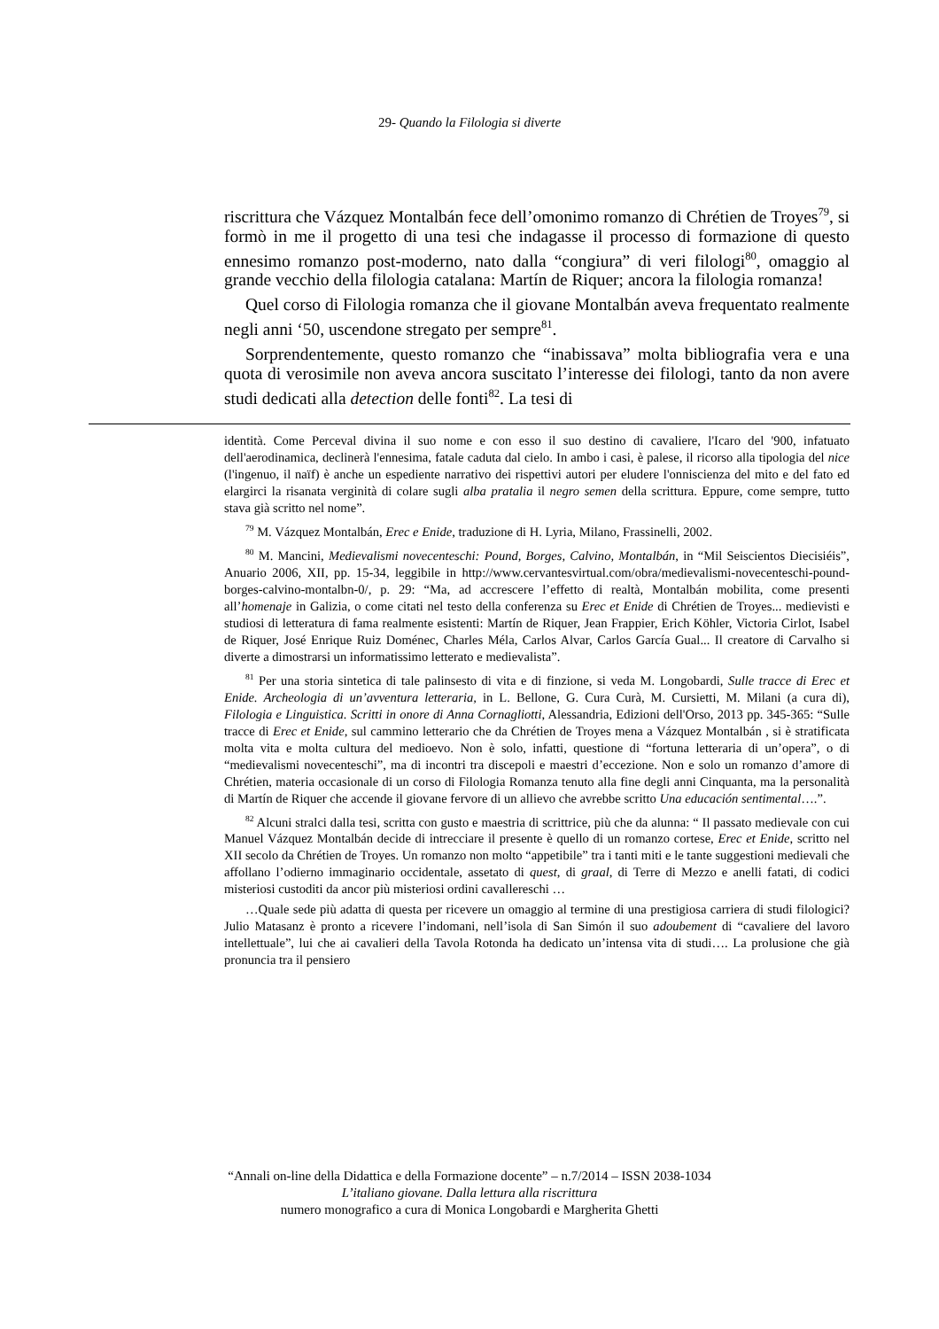29- Quando la Filologia si diverte
riscrittura che Vázquez Montalbán fece dell’omonimo romanzo di Chrétien de Troyes<sup>79</sup>, si formò in me il progetto di una tesi che indagasse il processo di formazione di questo ennesimo romanzo post-moderno, nato dalla “congiura” di veri filologi<sup>80</sup>, omaggio al grande vecchio della filologia catalana: Martín de Riquer; ancora la filologia romanza!
Quel corso di Filologia romanza che il giovane Montalbán aveva frequentato realmente negli anni ‘50, uscendone stregato per sempre<sup>81</sup>.
Sorprendentemente, questo romanzo che “inabissava” molta bibliografia vera e una quota di verosimile non aveva ancora suscitato l’interesse dei filologi, tanto da non avere studi dedicati alla detection delle fonti<sup>82</sup>. La tesi di
identità. Come Perceval divina il suo nome e con esso il suo destino di cavaliere, l'Icaro del '900, infatuato dell'aerodinamica, declinerà l'ennesima, fatale caduta dal cielo. In ambo i casi, è palese, il ricorso alla tipologia del nice (l'ingenuo, il naïf) è anche un espediente narrativo dei rispettivi autori per eludere l'onniscienza del mito e del fato ed elargirci la risanata verginità di colare sugli alba pratalia il negro semen della scrittura. Eppure, come sempre, tutto stava già scritto nel nome”.
<sup>79</sup> M. Vázquez Montalbán, Erec e Enide, traduzione di H. Lyria, Milano, Frassinelli, 2002.
<sup>80</sup> M. Mancini, Medievalismi novecenteschi: Pound, Borges, Calvino, Montalbán, in “Mil Seiscientos Diecisiéis”, Anuario 2006, XII, pp. 15-34, leggibile in http://www.cervantesvirtual.com/obra/medievalismi-novecenteschi-pound-borges-calvino-montalbn-0/, p. 29: “Ma, ad accrescere l’effetto di realtà, Montalbán mobilita, come presenti all’homenaje in Galizia, o come citati nel testo della conferenza su Erec et Enide di Chrétien de Troyes... medievisti e studiosi di letteratura di fama realmente esistenti: Martín de Riquer, Jean Frappier, Erich Köhler, Victoria Cirlot, Isabel de Riquer, José Enrique Ruiz Doménec, Charles Méla, Carlos Alvar, Carlos García Gual... Il creatore di Carvalho si diverte a dimostrarsi un informatissimo letterato e medievalista”.
<sup>81</sup> Per una storia sintetica di tale palinsesto di vita e di finzione, si veda M. Longobardi, Sulle tracce di Erec et Enide. Archeologia di un’avventura letteraria, in L. Bellone, G. Cura Curà, M. Cursietti, M. Milani (a cura di), Filologia e Linguistica. Scritti in onore di Anna Cornagliotti, Alessandria, Edizioni dell'Orso, 2013 pp. 345-365: “Sulle tracce di Erec et Enide, sul cammino letterario che da Chrétien de Troyes mena a Vázquez Montalbán , si è stratificata molta vita e molta cultura del medioevo. Non è solo, infatti, questione di “fortuna letteraria di un’opera”, o di “medievalismi novecenteschi”, ma di incontri tra discepoli e maestri d’eccezione. Non e solo un romanzo d’amore di Chrétien, materia occasionale di un corso di Filologia Romanza tenuto alla fine degli anni Cinquanta, ma la personalità di Martín de Riquer che accende il giovane fervore di un allievo che avrebbe scritto Una educación sentimental….”.
<sup>82</sup> Alcuni stralci dalla tesi, scritta con gusto e maestria di scrittrice, più che da alunna: “ Il passato medievale con cui Manuel Vázquez Montalbán decide di intrecciare il presente è quello di un romanzo cortese, Erec et Enide, scritto nel XII secolo da Chrétien de Troyes. Un romanzo non molto “appetibile” tra i tanti miti e le tante suggestioni medievali che affollano l’odierno immaginario occidentale, assetato di quest, di graal, di Terre di Mezzo e anelli fatati, di codici misteriosi custoditi da ancor più misteriosi ordini cavallereschi …
…Quale sede più adatta di questa per ricevere un omaggio al termine di una prestigiosa carriera di studi filologici? Julio Matasanz è pronto a ricevere l’indomani, nell’isola di San Simón il suo adoubement di “cavaliere del lavoro intellettuale”, lui che ai cavalieri della Tavola Rotonda ha dedicato un’intensa vita di studi…. La prolusione che già pronuncia tra il pensiero
“Annali on-line della Didattica e della Formazione docente” – n.7/2014 – ISSN 2038-1034
L’italiano giovane. Dalla lettura alla riscrittura
numero monografico a cura di Monica Longobardi e Margherita Ghetti